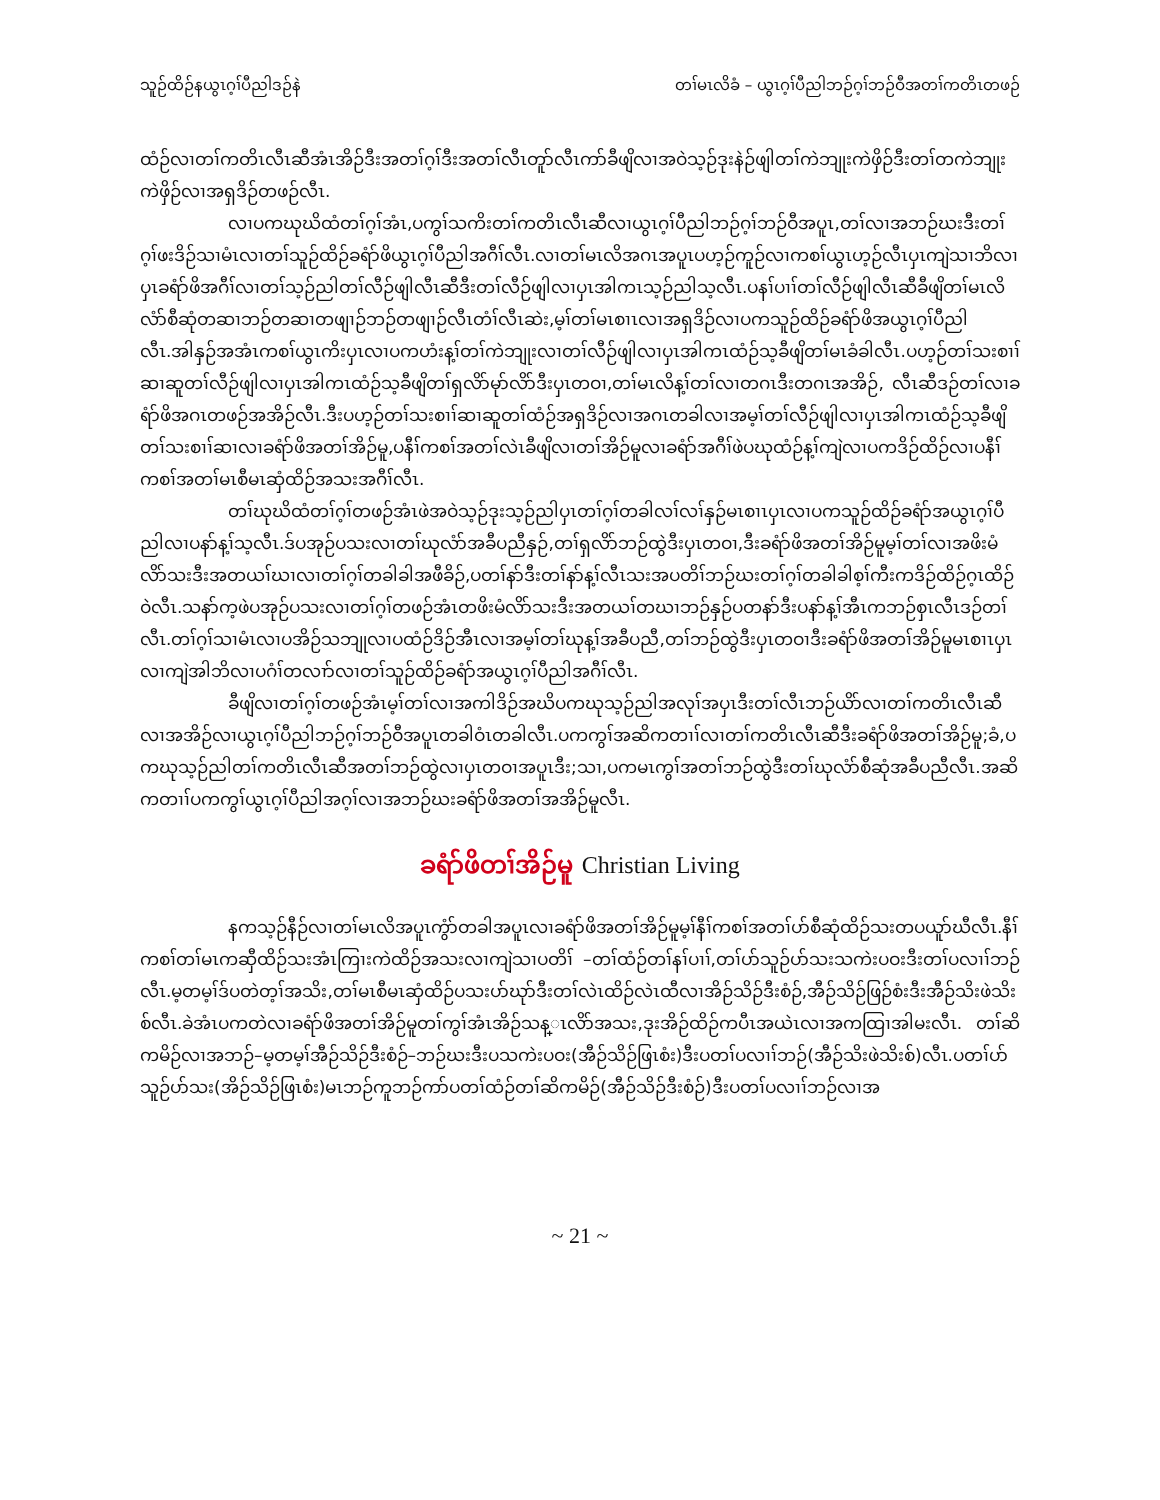သူဉ်ထိဉ်နယွၤဂ့ၢ်ပီညါဒဉ်နဲ တၢ်မၤလိခံ – ယွၤဂ့ၢ်ပီညါဘဉ်ဂ့ၢ်ဘဉ်ဝီအတၢ်ကတိၤတဖဉ်
ထံဉ်လၢတၢ်ကတိၤလီၤဆီအံၤအိဉ်ဒီးအတၢ်ဂ့ၢ်ဒီးအတၢ်လီၤတူာ်လီၤကာ်ခီဖျိလၢအဝဲသ့ဉ်ဒုးနဲဉ်ဖျါတၢ်ကဲဘျုးကဲဖှိဉ်ဒီးတၢ်တကဲဘျုးကဲဖှိဉ်လၢအရှဒိဉ်တဖဉ်လီၤ.
လၢပကဃုဃိထံတၢ်ဂ့ၢ်အံၤ,ပကွၢ်သကိးတၢ်ကတိၤလီၤဆီလၢယွၤဂ့ၢ်ပီညါဘဉ်ဂ့ၢ်ဘဉ်ဝီအပူၤ,တၢ်လၢအဘဉ်ဃးဒီးတၢ်ဂ့ၢ်ဖးဒိဉ်သၢမံၤလၢတၢ်သူဉ်ထိဉ်ခရံာ်ဖိယွၤဂ့ၢ်ပီညါအဂီၢ်လီၤ.လၢတၢ်မၤလိအဂၤအပူၤပဟ့ဉ်ကူဉ်လၢကစၢ်ယွၤဟ့ဉ်လီၤပှၤကျဲသၢဘိလၢပှၤခရံာ်ဖိအဂီၢ်လၢတၢ်သ့ဉ်ညါတၢ်လီဉ်ဖျါလီၤဆီဒီးတၢ်လီဉ်ဖျါလၢပှၤအါကၤသ့ဉ်ညါသ့လီၤ.ပနၢ်ပၢၢ်တၢ်လီဉ်ဖျါလီၤဆီခီဖျိတၢ်မၤလိလံာ်စီဆုံတဆၢဘဉ်တဆၢတဖျၢဉ်ဘဉ်တဖျၢဉ်လီၤတံၢ်လီၤဆဲး,မ့ၢ်တၢ်မၤစၢၤလၢအရှဒိဉ်လၢပကသူဉ်ထိဉ်ခရံာ်ဖိအယွၤဂ့ၢ်ပီညါလီၤ.အါနှဉ်အအံၤကစၢ်ယွၤကိးပှၤလၢပကဟံးန့ၢ်တၢ်ကဲဘျုးလၢတၢ်လီဉ်ဖျါလၢပှၤအါကၤထံဉ်သ့ခီဖျိတၢ်မၤခံခါလီၤ.ပဟ့ဉ်တၢ်သးစၢၢ်ဆၢဆူတၢ်လီဉ်ဖျါလၢပှၤအါကၤထံဉ်သ့ခီဖျိတၢ်ရှလိာ်မုာ်လိာ်ဒီးပှၤတဝၢ,တၢ်မၤလိန့ၢ်တၢ်လၢတဂၤဒီးတဂၤအအိဉ်, လီၤဆီဒဉ်တၢ်လၢခရံာ်ဖိအဂၤတဖဉ်အအိဉ်လီၤ.ဒီးပဟ့ဉ်တၢ်သးစၢၢ်ဆၢဆူတၢ်ထံဉ်အရှဒိဉ်လၢအဂၤတခါလၢအမ့ၢ်တၢ်လီဉ်ဖျါလၢပှၤအါကၤထံဉ်သ့ခီဖျိတၢ်သးစၢၢ်ဆၢလၢခရံာ်ဖိအတၢ်အိဉ်မူ,ပနီၢ်ကစၢ်အတၢ်လဲၤခီဖျိလၢတၢ်အိဉ်မူလၢခရံာ်အဂီၢ်ဖဲပဃုထံဉ်န့ၢ်ကျဲလၢပကဒိဉ်ထိဉ်လၢပနီၢ်ကစၢ်အတၢ်မၤစီမၤဆှံထိဉ်အသးအဂီၢ်လီၤ.
တၢ်ဃုဃိထံတၢ်ဂ့ၢ်တဖဉ်အံၤဖဲအဝဲသ့ဉ်ဒုးသ့ဉ်ညါပှၤတၢ်ဂ့ၢ်တခါလၢ်လၢ်နှဉ်မၤစၢၤပှၤလၢပကသူဉ်ထိဉ်ခရံာ်အယွၤဂ့ၢ်ပီညါလၢပနာ်န့ၢ်သ့လီၤ.ဒ်ပအုဉ်ပသးလၢတၢ်ဃုလံာ်အခီပညီနှဉ်,တၢ်ရှလိာ်ဘဉ်ထွဲဒီးပှၤတဝၢ,ဒီးခရံာ်ဖိအတၢ်အိဉ်မူမ့ၢ်တၢ်လၢအဖိးမံလိာ်သးဒီးအတယၢ်ဃၢလၢတၢ်ဂ့ၢ်တခါခါအဖီခိဉ်,ပတၢ်နာ်ဒီးတၢ်နာ်န့ၢ်လီၤသးအပတိၢ်ဘဉ်ဃးတၢ်ဂ့ၢ်တခါခါစ့ၢ်ကီးကဒိဉ်ထိဉ်ဂ့ၤထိဉ်ဝဲလီၤ.သနာ်က့ဖဲပအုဉ်ပသးလၢတၢ်ဂ့ၢ်တဖဉ်အံၤတဖိးမံလိာ်သးဒီးအတယၢ်တဃၢဘဉ်နှဉ်ပတနာ်ဒီးပနာ်န့ၢ်အီၤကဘဉ်စှၤလီၤဒဉ်တၢ်လီၤ.တၢ်ဂ့ၢ်သၢမံၤလၢပအိဉ်သဘျုလၢပထံဉ်ဒိဉ်အီၤလၢအမ့ၢ်တၢ်ဃုန့ၢ်အခီပညီ,တၢ်ဘဉ်ထွဲဒီးပှၤတဝၢဒီးခရံာ်ဖိအတၢ်အိဉ်မူမၤစၢၤပှၤလၢကျဲအါဘိလၢပဂံၢ်တလၢာ်လၢတၢ်သူဉ်ထိဉ်ခရံာ်အယွၤဂ့ၢ်ပီညါအဂီၢ်လီၤ.
ခီဖျိလၢတၢ်ဂ့ၢ်တဖဉ်အံၤမ့ၢ်တၢ်လၢအကါဒိဉ်အဃိပကဃုသ့ဉ်ညါအလုၢ်အပှၤဒီးတၢ်လီၤဘဉ်ယိာ်လၢတၢ်ကတိၤလီၤဆီလၢအအိဉ်လၢယွၤဂ့ၢ်ပီညါဘဉ်ဂ့ၢ်ဘဉ်ဝီအပူၤတခါဝံၤတခါလီၤ.ပကကွၢ်အဆိကတၢၢ်လၢတၢ်ကတိၤလီၤဆီဒီးခရံာ်ဖိအတၢ်အိဉ်မူ;ခံ,ပကဃုသ့ဉ်ညါတၢ်ကတိၤလီၤဆီအတၢ်ဘဉ်ထွဲလၢပှၤတဝၢအပူၤဒီး;သၢ,ပကမၤကွၢ်အတၢ်ဘဉ်ထွဲဒီးတၢ်ဃုလံာ်စီဆုံအခီပညီလီၤ.အဆိကတၢၢ်ပကကွၢ်ယွၤဂ့ၢ်ပီညါအဂ့ၢ်လၢအဘဉ်ဃးခရံာ်ဖိအတၢ်အအိဉ်မူလီၤ.
ခရံာ်ဖိတၢ်အိဉ်မူ Christian Living
နကသ့ဉ်နီဉ်လၢတၢ်မၤလိအပူၤကွံာ်တခါအပူၤလၢခရံာ်ဖိအတၢ်အိဉ်မူမ့ၢ်နီၢ်ကစၢ်အတၢ်ပာ်စီဆုံထိဉ်သးတပယူာ်ဃီလီၤ.နီၢ်ကစၢ်တၢ်မၤကဆှီထိဉ်သးအံၤကြၢးကဲထိဉ်အသးလၢကျဲသၢပတိၢ် –တၢ်ထံဉ်တၢ်နၢ်ပၢၢ်,တၢ်ပာ်သူဉ်ပာ်သးသကဲးပဝးဒီးတၢ်ပလၢၢ်ဘဉ်လီၤ.မ့တမ့ၢ်ဒ်ပတဲတ့ၢ်အသိး,တၢ်မၤစီမၤဆှံထိဉ်ပသးပာ်ဃုာ်ဒီးတၢ်လဲၤထိဉ်လဲၤထီလၢအိဉ်သိဉ်ဒီးစံဉ်,အီဉ်သိဉ်ဖြဉ်စံးဒီးအီဉ်သိးဖဲသိးစ်လီၤ.ခဲအံၤပကတဲလၢခရံာ်ဖိအတၢ်အိဉ်မူတၢ်ကွၢ်အံၤအိဉ်သန္ၤလိာ်အသး,ဒုးအိဉ်ထိဉ်ကပီၤအယဲၤလၢအကထြၢအါမးလီၤ. တၢ်ဆိကမိဉ်လၢအဘဉ်–မ့တမ့ၢ်အီဉ်သိဉ်ဒီးစံဉ်–ဘဉ်ဃးဒီးပသကဲးပဝး(အီဉ်သိဉ်ဖြၤစံး)ဒီးပတၢ်ပလၢၢ်ဘဉ်(အီဉ်သိးဖဲသိးစ်)လီၤ.ပတၢ်ပာ်သူဉ်ပာ်သး(အိဉ်သိဉ်ဖြၤစံး)မၤဘဉ်ကူဘဉ်ကာ်ပတၢ်ထံဉ်တၢ်ဆိကမိဉ်(အီဉ်သိဉ်ဒီးစံဉ်)ဒီးပတၢ်ပလၢၢ်ဘဉ်လၢအ
~ 21 ~